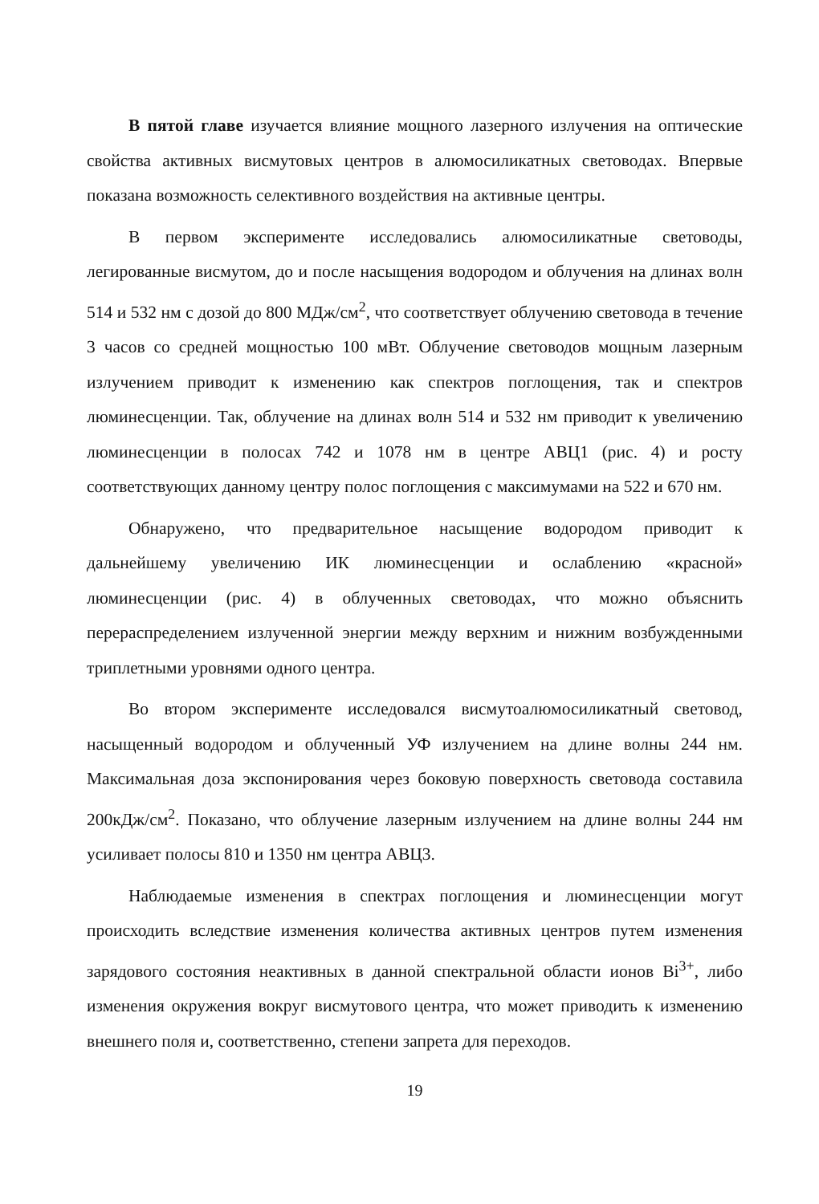В пятой главе изучается влияние мощного лазерного излучения на оптические свойства активных висмутовых центров в алюмосиликатных световодах. Впервые показана возможность селективного воздействия на активные центры.
В первом эксперименте исследовались алюмосиликатные световоды, легированные висмутом, до и после насыщения водородом и облучения на длинах волн 514 и 532 нм с дозой до 800 МДж/см<sup>2</sup>, что соответствует облучению световода в течение 3 часов со средней мощностью 100 мВт. Облучение световодов мощным лазерным излучением приводит к изменению как спектров поглощения, так и спектров люминесценции. Так, облучение на длинах волн 514 и 532 нм приводит к увеличению люминесценции в полосах 742 и 1078 нм в центре АВЦ1 (рис. 4) и росту соответствующих данному центру полос поглощения с максимумами на 522 и 670 нм.
Обнаружено, что предварительное насыщение водородом приводит к дальнейшему увеличению ИК люминесценции и ослаблению «красной» люминесценции (рис. 4) в облученных световодах, что можно объяснить перераспределением излученной энергии между верхним и нижним возбужденными триплетными уровнями одного центра.
Во втором эксперименте исследовался висмутоалюмосиликатный световод, насыщенный водородом и облученный УФ излучением на длине волны 244 нм. Максимальная доза экспонирования через боковую поверхность световода составила 200кДж/см<sup>2</sup>. Показано, что облучение лазерным излучением на длине волны 244 нм усиливает полосы 810 и 1350 нм центра АВЦ3.
Наблюдаемые изменения в спектрах поглощения и люминесценции могут происходить вследствие изменения количества активных центров путем изменения зарядового состояния неактивных в данной спектральной области ионов Bi<sup>3+</sup>, либо изменения окружения вокруг висмутового центра, что может приводить к изменению внешнего поля и, соответственно, степени запрета для переходов.
19